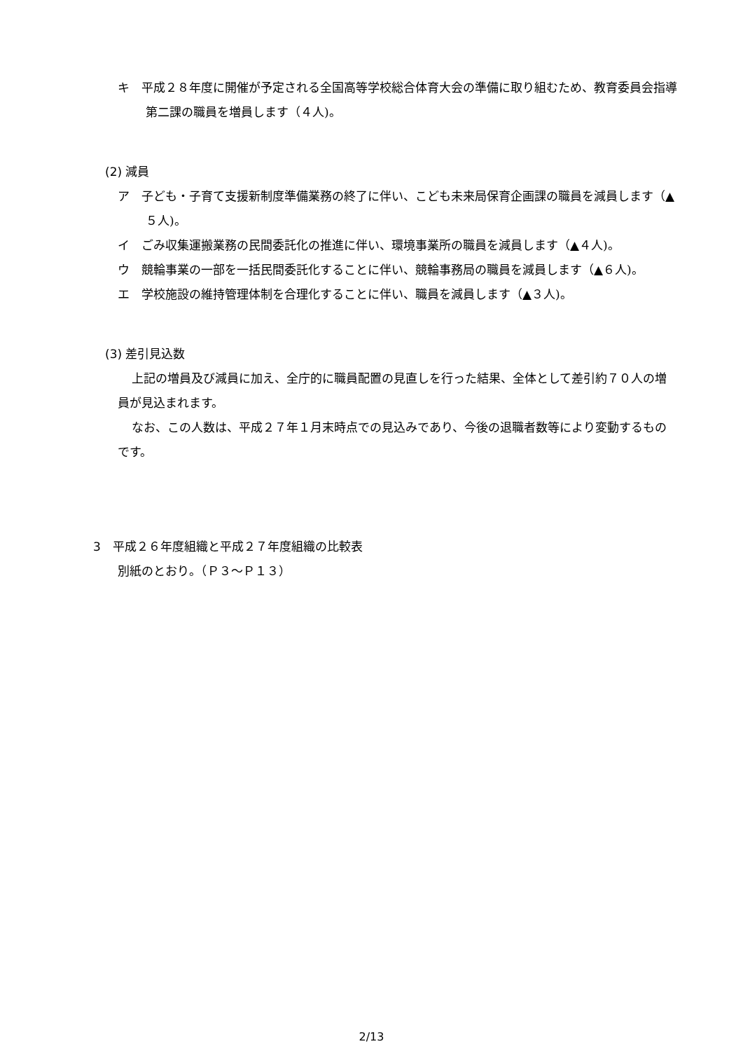キ　平成２８年度に開催が予定される全国高等学校総合体育大会の準備に取り組むため、教育委員会指導第二課の職員を増員します（４人)。
(2) 減員
ア　子ども・子育て支援新制度準備業務の終了に伴い、こども未来局保育企画課の職員を減員します（▲５人)。
イ　ごみ収集運搬業務の民間委託化の推進に伴い、環境事業所の職員を減員します（▲４人)。
ウ　競輪事業の一部を一括民間委託化することに伴い、競輪事務局の職員を減員します（▲６人)。
エ　学校施設の維持管理体制を合理化することに伴い、職員を減員します（▲３人)。
(3) 差引見込数
上記の増員及び減員に加え、全庁的に職員配置の見直しを行った結果、全体として差引約７０人の増員が見込まれます。
なお、この人数は、平成２７年１月末時点での見込みであり、今後の退職者数等により変動するものです。
3　平成２６年度組織と平成２７年度組織の比較表
別紙のとおり。（Ｐ３～Ｐ１３）
2/13